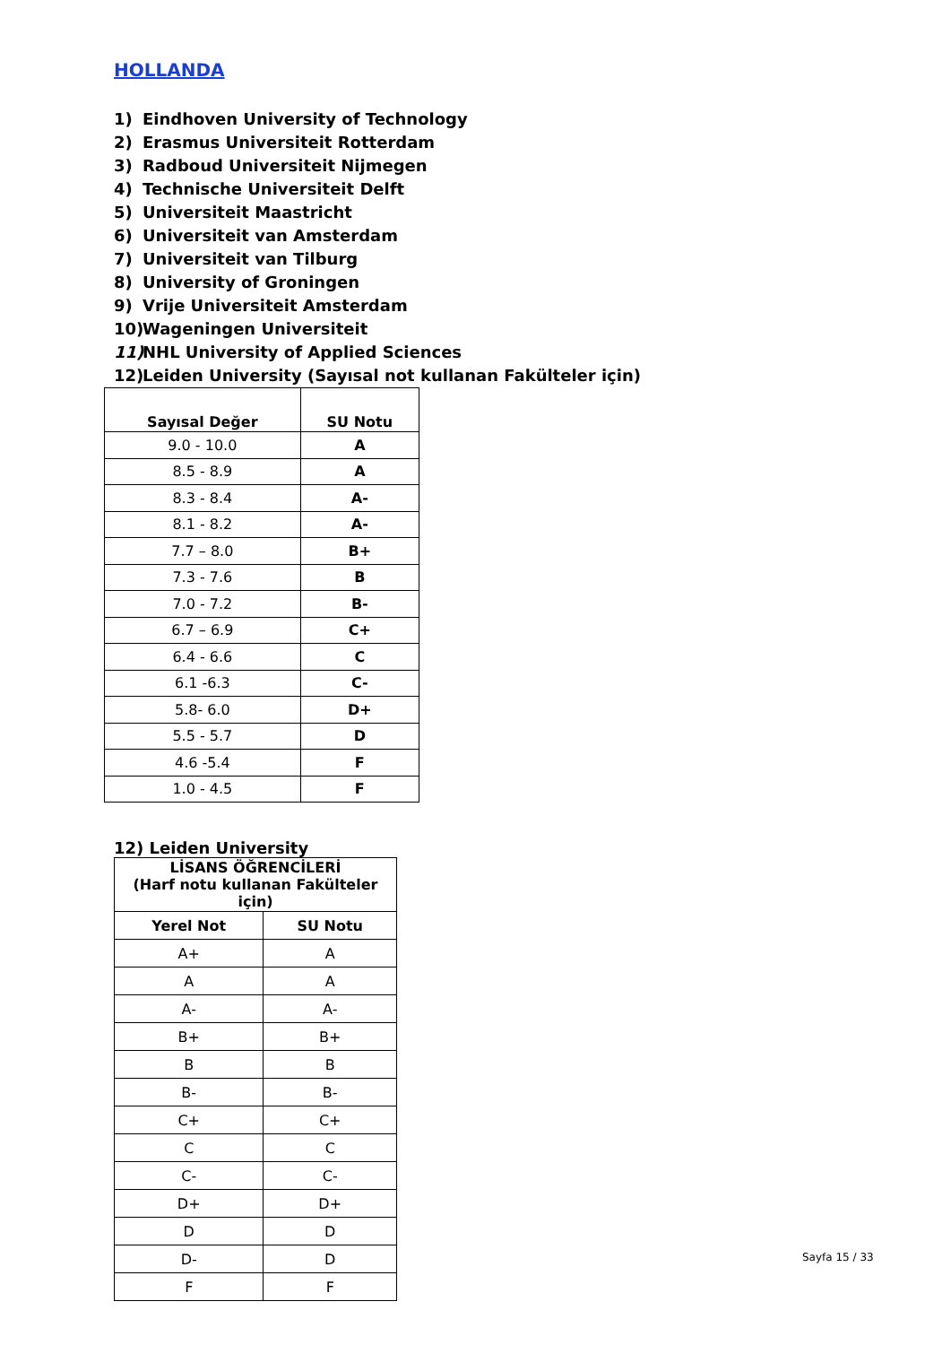HOLLANDA
1) Eindhoven University of Technology
2) Erasmus Universiteit Rotterdam
3) Radboud Universiteit Nijmegen
4) Technische Universiteit Delft
5) Universiteit Maastricht
6) Universiteit van Amsterdam
7) Universiteit van Tilburg
8) University of Groningen
9) Vrije Universiteit Amsterdam
10) Wageningen Universiteit
11) NHL University of Applied Sciences
12) Leiden University (Sayısal not kullanan Fakülteler için)
| Sayısal Değer | SU Notu |
| --- | --- |
| 9.0 - 10.0 | A |
| 8.5 - 8.9 | A |
| 8.3 - 8.4 | A- |
| 8.1 - 8.2 | A- |
| 7.7 – 8.0 | B+ |
| 7.3 - 7.6 | B |
| 7.0 - 7.2 | B- |
| 6.7 – 6.9 | C+ |
| 6.4 - 6.6 | C |
| 6.1 -6.3 | C- |
| 5.8- 6.0 | D+ |
| 5.5 - 5.7 | D |
| 4.6 -5.4 | F |
| 1.0 - 4.5 | F |
12) Leiden University
| LİSANS ÖĞRENCİLERİ (Harf notu kullanan Fakülteler için) | |
| --- | --- |
| Yerel Not | SU Notu |
| A+ | A |
| A | A |
| A- | A- |
| B+ | B+ |
| B | B |
| B- | B- |
| C+ | C+ |
| C | C |
| C- | C- |
| D+ | D+ |
| D | D |
| D- | D |
| F | F |
Sayfa 15 / 33